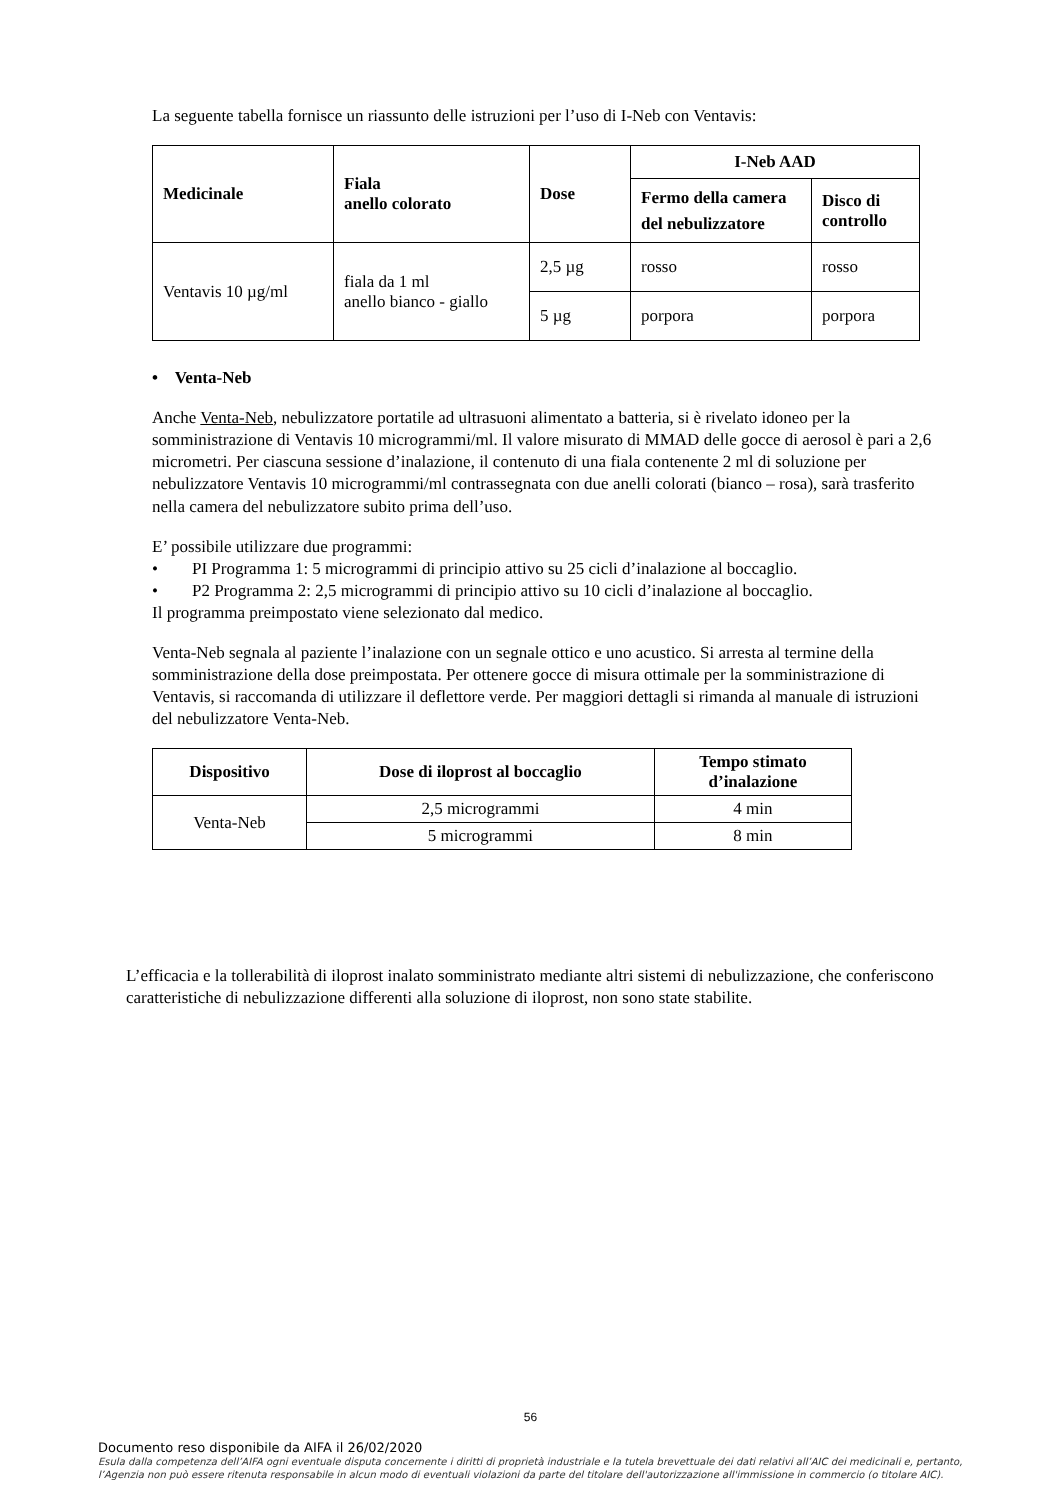La seguente tabella fornisce un riassunto delle istruzioni per l’uso di I-Neb con Ventavis:
| Medicinale | Fiala anello colorato | Dose | I-Neb AAD | |
| --- | --- | --- | --- | --- |
| | | | Fermo della camera del nebulizzatore | Disco di controllo |
| Ventavis 10 µg/ml | fiala da 1 ml anello bianco - giallo | 2,5 µg | rosso | rosso |
| | | 5 µg | porpora | porpora |
• Venta-Neb
Anche Venta-Neb, nebulizzatore portatile ad ultrasuoni alimentato a batteria, si è rivelato idoneo per la somministrazione di Ventavis 10 microgrammi/ml. Il valore misurato di MMAD delle gocce di aerosol è pari a 2,6 micrometri. Per ciascuna sessione d’inalazione, il contenuto di una fiala contenente 2 ml di soluzione per nebulizzatore Ventavis 10 microgrammi/ml contrassegnata con due anelli colorati (bianco – rosa), sarà trasferito nella camera del nebulizzatore subito prima dell’uso.
E’ possibile utilizzare due programmi:
• PI Programma 1: 5 microgrammi di principio attivo su 25 cicli d’inalazione al boccaglio.
• P2 Programma 2: 2,5 microgrammi di principio attivo su 10 cicli d’inalazione al boccaglio.
Il programma preimpostato viene selezionato dal medico.
Venta-Neb segnala al paziente l’inalazione con un segnale ottico e uno acustico. Si arresta al termine della somministrazione della dose preimpostata. Per ottenere gocce di misura ottimale per la somministrazione di Ventavis, si raccomanda di utilizzare il deflettore verde. Per maggiori dettagli si rimanda al manuale di istruzioni del nebulizzatore Venta-Neb.
| Dispositivo | Dose di iloprost al boccaglio | Tempo stimato d’inalazione |
| --- | --- | --- |
| Venta-Neb | 2,5 microgrammi | 4 min |
| | 5 microgrammi | 8 min |
L’efficacia e la tollerabilità di iloprost inalato somministrato mediante altri sistemi di nebulizzazione, che conferiscono caratteristiche di nebulizzazione differenti alla soluzione di iloprost, non sono state stabilite.
56
Documento reso disponibile da AIFA il 26/02/2020
Esula dalla competenza dell’AIFA ogni eventuale disputa concernente i diritti di proprietà industriale e la tutela brevettuale dei dati relativi all’AIC dei medicinali e, pertanto, l’Agenzia non può essere ritenuta responsabile in alcun modo di eventuali violazioni da parte del titolare dell'autorizzazione all'immissione in commercio (o titolare AIC).